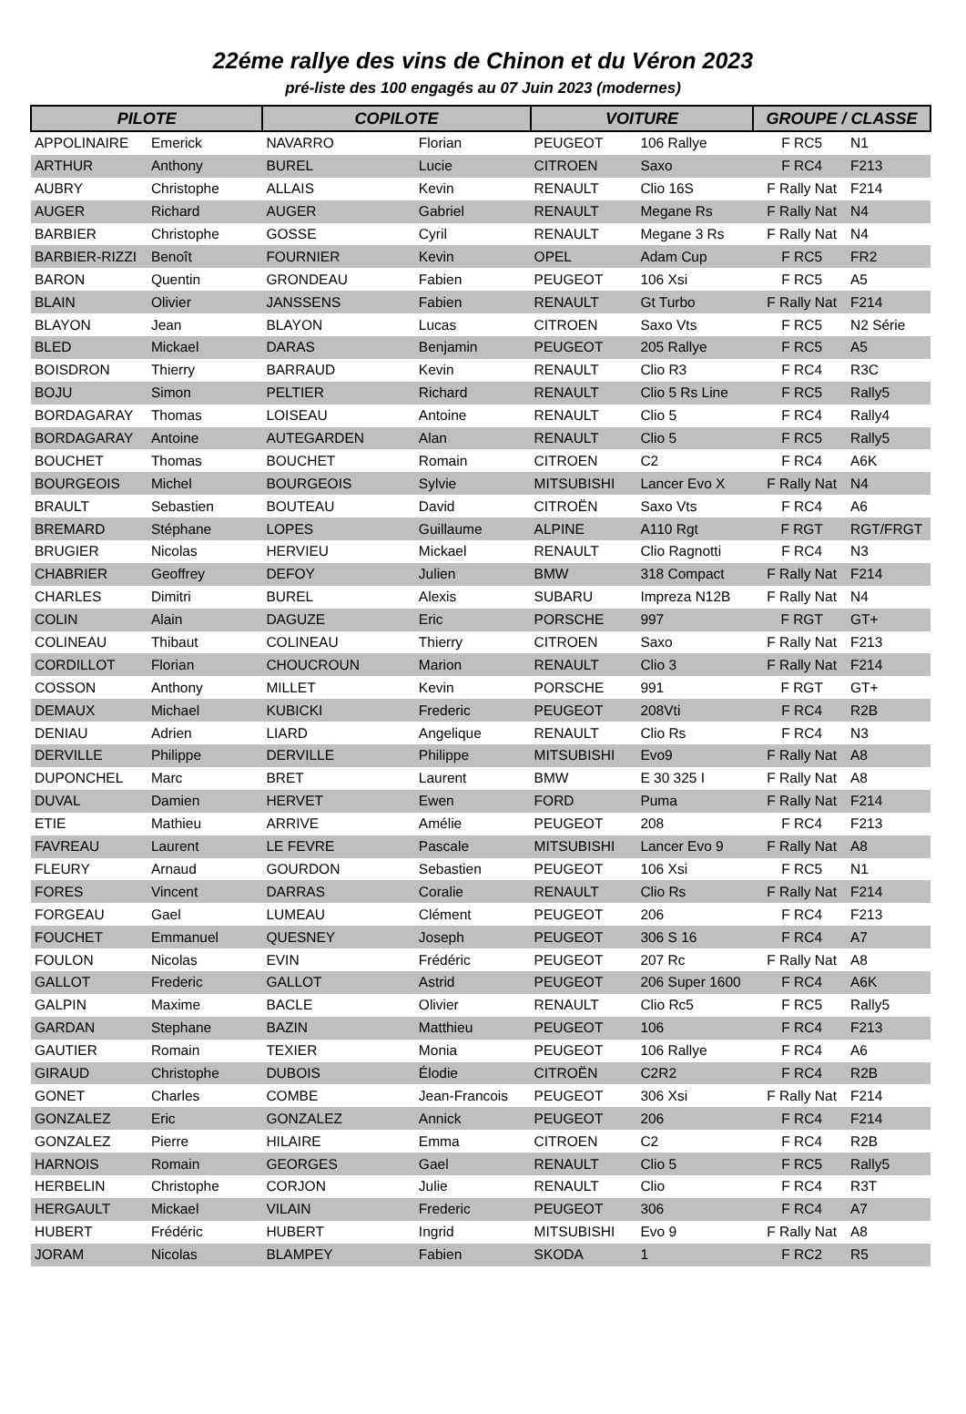22éme rallye des vins de Chinon et du Véron 2023
pré-liste des 100 engagés au 07 Juin 2023 (modernes)
| PILOTE | | COPILOTE | | VOITURE | | GROUPE / CLASSE | |
| --- | --- | --- | --- | --- | --- | --- | --- |
| APPOLINAIRE | Emerick | NAVARRO | Florian | PEUGEOT | 106 Rallye | F RC5 | N1 |
| ARTHUR | Anthony | BUREL | Lucie | CITROEN | Saxo | F RC4 | F213 |
| AUBRY | Christophe | ALLAIS | Kevin | RENAULT | Clio 16S | F Rally Nat | F214 |
| AUGER | Richard | AUGER | Gabriel | RENAULT | Megane Rs | F Rally Nat | N4 |
| BARBIER | Christophe | GOSSE | Cyril | RENAULT | Megane 3 Rs | F Rally Nat | N4 |
| BARBIER-RIZZI | Benoît | FOURNIER | Kevin | OPEL | Adam Cup | F RC5 | FR2 |
| BARON | Quentin | GRONDEAU | Fabien | PEUGEOT | 106 Xsi | F RC5 | A5 |
| BLAIN | Olivier | JANSSENS | Fabien | RENAULT | Gt Turbo | F Rally Nat | F214 |
| BLAYON | Jean | BLAYON | Lucas | CITROEN | Saxo Vts | F RC5 | N2 Série |
| BLED | Mickael | DARAS | Benjamin | PEUGEOT | 205 Rallye | F RC5 | A5 |
| BOISDRON | Thierry | BARRAUD | Kevin | RENAULT | Clio R3 | F RC4 | R3C |
| BOJU | Simon | PELTIER | Richard | RENAULT | Clio 5 Rs Line | F RC5 | Rally5 |
| BORDAGARAY | Thomas | LOISEAU | Antoine | RENAULT | Clio 5 | F RC4 | Rally4 |
| BORDAGARAY | Antoine | AUTEGARDEN | Alan | RENAULT | Clio 5 | F RC5 | Rally5 |
| BOUCHET | Thomas | BOUCHET | Romain | CITROEN | C2 | F RC4 | A6K |
| BOURGEOIS | Michel | BOURGEOIS | Sylvie | MITSUBISHI | Lancer Evo X | F Rally Nat | N4 |
| BRAULT | Sebastien | BOUTEAU | David | CITROËN | Saxo Vts | F RC4 | A6 |
| BREMARD | Stéphane | LOPES | Guillaume | ALPINE | A110 Rgt | F RGT | RGT/FRGT |
| BRUGIER | Nicolas | HERVIEU | Mickael | RENAULT | Clio Ragnotti | F RC4 | N3 |
| CHABRIER | Geoffrey | DEFOY | Julien | BMW | 318 Compact | F Rally Nat | F214 |
| CHARLES | Dimitri | BUREL | Alexis | SUBARU | Impreza N12B | F Rally Nat | N4 |
| COLIN | Alain | DAGUZE | Eric | PORSCHE | 997 | F RGT | GT+ |
| COLINEAU | Thibaut | COLINEAU | Thierry | CITROEN | Saxo | F Rally Nat | F213 |
| CORDILLOT | Florian | CHOUCROUN | Marion | RENAULT | Clio 3 | F Rally Nat | F214 |
| COSSON | Anthony | MILLET | Kevin | PORSCHE | 991 | F RGT | GT+ |
| DEMAUX | Michael | KUBICKI | Frederic | PEUGEOT | 208Vti | F RC4 | R2B |
| DENIAU | Adrien | LIARD | Angelique | RENAULT | Clio Rs | F RC4 | N3 |
| DERVILLE | Philippe | DERVILLE | Philippe | MITSUBISHI | Evo9 | F Rally Nat | A8 |
| DUPONCHEL | Marc | BRET | Laurent | BMW | E 30 325 I | F Rally Nat | A8 |
| DUVAL | Damien | HERVET | Ewen | FORD | Puma | F Rally Nat | F214 |
| ETIE | Mathieu | ARRIVE | Amélie | PEUGEOT | 208 | F RC4 | F213 |
| FAVREAU | Laurent | LE FEVRE | Pascale | MITSUBISHI | Lancer Evo 9 | F Rally Nat | A8 |
| FLEURY | Arnaud | GOURDON | Sebastien | PEUGEOT | 106 Xsi | F RC5 | N1 |
| FORES | Vincent | DARRAS | Coralie | RENAULT | Clio Rs | F Rally Nat | F214 |
| FORGEAU | Gael | LUMEAU | Clément | PEUGEOT | 206 | F RC4 | F213 |
| FOUCHET | Emmanuel | QUESNEY | Joseph | PEUGEOT | 306 S 16 | F RC4 | A7 |
| FOULON | Nicolas | EVIN | Frédéric | PEUGEOT | 207 Rc | F Rally Nat | A8 |
| GALLOT | Frederic | GALLOT | Astrid | PEUGEOT | 206 Super 1600 | F RC4 | A6K |
| GALPIN | Maxime | BACLE | Olivier | RENAULT | Clio Rc5 | F RC5 | Rally5 |
| GARDAN | Stephane | BAZIN | Matthieu | PEUGEOT | 106 | F RC4 | F213 |
| GAUTIER | Romain | TEXIER | Monia | PEUGEOT | 106 Rallye | F RC4 | A6 |
| GIRAUD | Christophe | DUBOIS | Élodie | CITROËN | C2R2 | F RC4 | R2B |
| GONET | Charles | COMBE | Jean-Francois | PEUGEOT | 306 Xsi | F Rally Nat | F214 |
| GONZALEZ | Eric | GONZALEZ | Annick | PEUGEOT | 206 | F RC4 | F214 |
| GONZALEZ | Pierre | HILAIRE | Emma | CITROEN | C2 | F RC4 | R2B |
| HARNOIS | Romain | GEORGES | Gael | RENAULT | Clio 5 | F RC5 | Rally5 |
| HERBELIN | Christophe | CORJON | Julie | RENAULT | Clio | F RC4 | R3T |
| HERGAULT | Mickael | VILAIN | Frederic | PEUGEOT | 306 | F RC4 | A7 |
| HUBERT | Frédéric | HUBERT | Ingrid | MITSUBISHI | Evo 9 | F Rally Nat | A8 |
| JORAM | Nicolas | BLAMPEY | Fabien | SKODA | 1 | F RC2 | R5 |